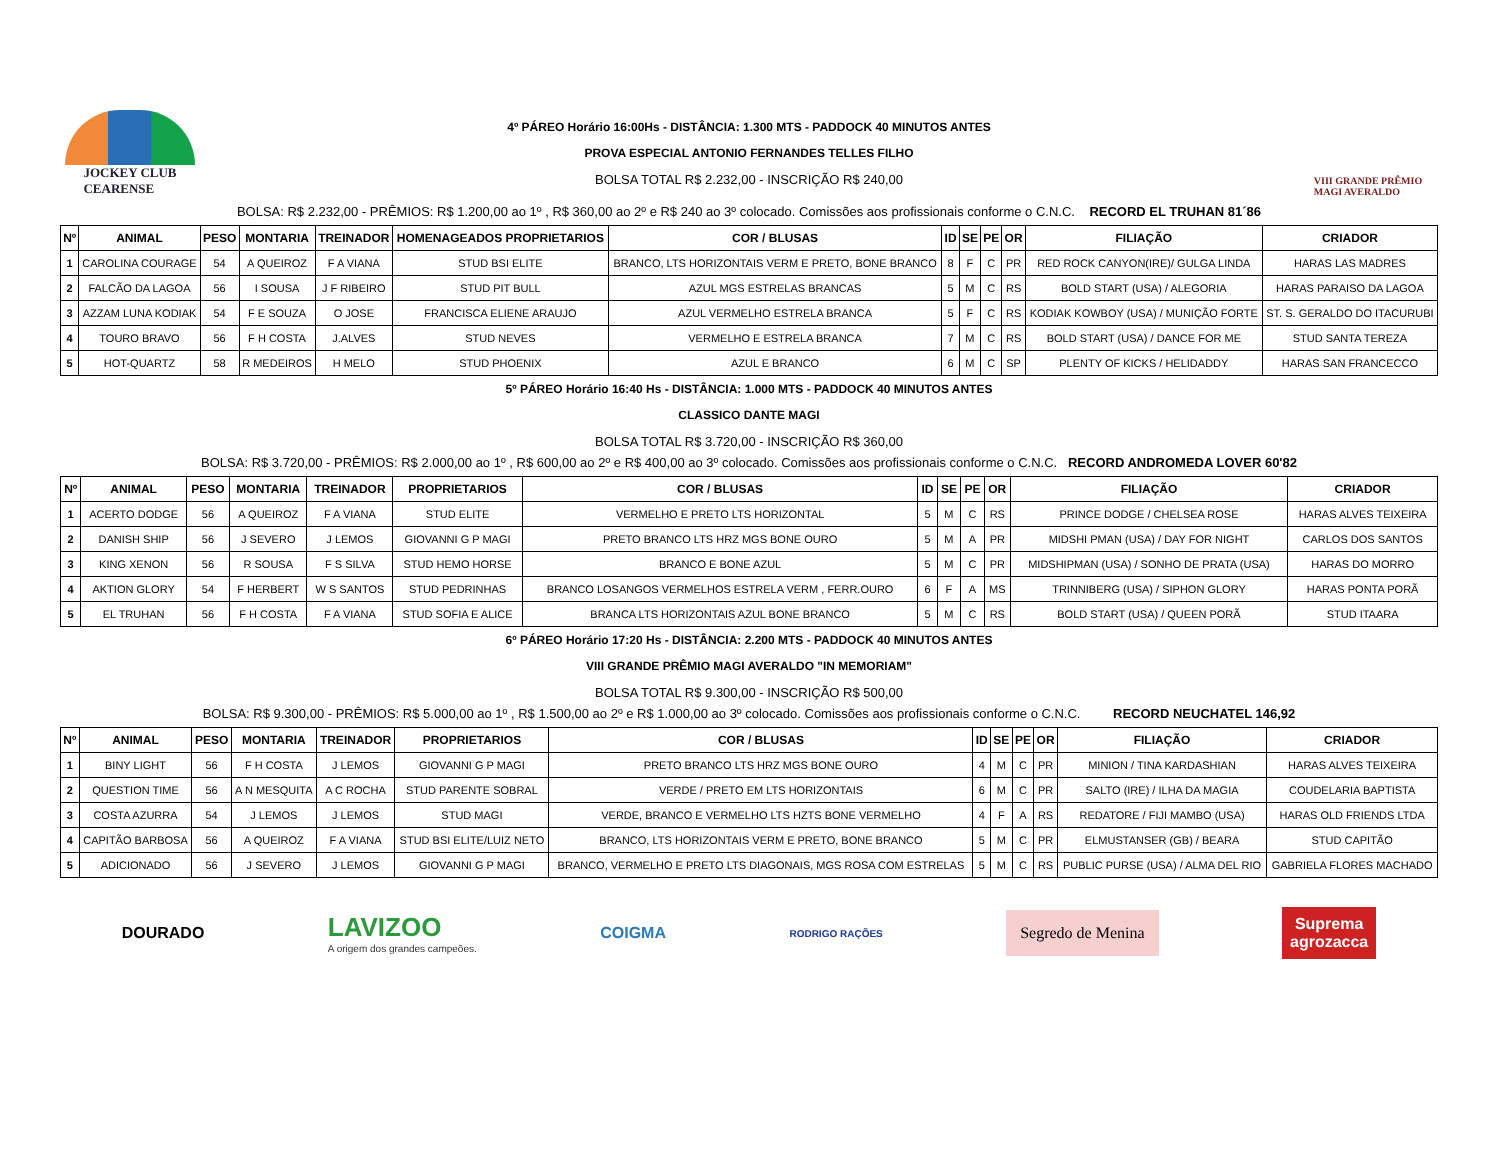JOCKEY CLUB
CEARENSE
4º PÁREO Horário 16:00Hs - DISTÂNCIA: 1.300 MTS - PADDOCK 40 MINUTOS ANTES
PROVA ESPECIAL ANTONIO FERNANDES TELLES FILHO
BOLSA TOTAL R$ 2.232,00 - INSCRIÇÃO R$ 240,00
VIII GRANDE PRÊMIO
MAGI AVERALDO
BOLSA: R$ 2.232,00 - PRÊMIOS: R$ 1.200,00 ao 1º , R$ 360,00 ao 2º e R$ 240 ao 3º colocado. Comissões aos profissionais conforme o C.N.C. RECORD EL TRUHAN 81´86
| Nº | ANIMAL | PESO | MONTARIA | TREINADOR | HOMENAGEADOS PROPRIETARIOS | COR / BLUSAS | ID | SE | PE | OR | FILIAÇÃO | CRIADOR |
| --- | --- | --- | --- | --- | --- | --- | --- | --- | --- | --- | --- | --- |
| 1 | CAROLINA COURAGE | 54 | A QUEIROZ | F A VIANA | STUD BSI ELITE | BRANCO, LTS HORIZONTAIS VERM E PRETO, BONE BRANCO | 8 | F | C | PR | RED ROCK CANYON(IRE)/ GULGA LINDA | HARAS LAS MADRES |
| 2 | FALCÃO DA LAGOA | 56 | I SOUSA | J F RIBEIRO | STUD PIT BULL | AZUL MGS ESTRELAS BRANCAS | 5 | M | C | RS | BOLD START (USA) / ALEGORIA | HARAS PARAISO DA LAGOA |
| 3 | AZZAM LUNA KODIAK | 54 | F E SOUZA | O JOSE | FRANCISCA ELIENE ARAUJO | AZUL VERMELHO ESTRELA BRANCA | 5 | F | C | RS | KODIAK KOWBOY (USA) / MUNIÇÃO FORTE | ST. S. GERALDO DO ITACURUBI |
| 4 | TOURO BRAVO | 56 | F H COSTA | J.ALVES | STUD NEVES | VERMELHO E ESTRELA BRANCA | 7 | M | C | RS | BOLD START (USA) / DANCE FOR ME | STUD SANTA TEREZA |
| 5 | HOT-QUARTZ | 58 | R MEDEIROS | H MELO | STUD PHOENIX | AZUL E BRANCO | 6 | M | C | SP | PLENTY OF KICKS / HELIDADDY | HARAS SAN FRANCECCO |
5º PÁREO Horário 16:40 Hs - DISTÂNCIA: 1.000 MTS - PADDOCK 40 MINUTOS ANTES
CLASSICO DANTE MAGI
BOLSA TOTAL R$ 3.720,00 - INSCRIÇÃO R$ 360,00
BOLSA: R$ 3.720,00 - PRÊMIOS: R$ 2.000,00 ao 1º , R$ 600,00 ao 2º e R$ 400,00 ao 3º colocado. Comissões aos profissionais conforme o C.N.C. RECORD ANDROMEDA LOVER 60'82
| Nº | ANIMAL | PESO | MONTARIA | TREINADOR | PROPRIETARIOS | COR / BLUSAS | ID | SE | PE | OR | FILIAÇÃO | CRIADOR |
| --- | --- | --- | --- | --- | --- | --- | --- | --- | --- | --- | --- | --- |
| 1 | ACERTO DODGE | 56 | A QUEIROZ | F A VIANA | STUD ELITE | VERMELHO E PRETO LTS HORIZONTAL | 5 | M | C | RS | PRINCE DODGE / CHELSEA ROSE | HARAS ALVES TEIXEIRA |
| 2 | DANISH SHIP | 56 | J SEVERO | J LEMOS | GIOVANNI G P MAGI | PRETO BRANCO LTS HRZ MGS BONE OURO | 5 | M | A | PR | MIDSHI PMAN (USA) / DAY FOR NIGHT | CARLOS DOS SANTOS |
| 3 | KING XENON | 56 | R SOUSA | F S SILVA | STUD HEMO HORSE | BRANCO E BONE AZUL | 5 | M | C | PR | MIDSHIPMAN (USA) / SONHO DE PRATA (USA) | HARAS DO MORRO |
| 4 | AKTION GLORY | 54 | F HERBERT | W S SANTOS | STUD PEDRINHAS | BRANCO LOSANGOS VERMELHOS ESTRELA VERM , FERR.OURO | 6 | F | A | MS | TRINNIBERG (USA) / SIPHON GLORY | HARAS PONTA PORÃ |
| 5 | EL TRUHAN | 56 | F H COSTA | F A VIANA | STUD SOFIA E ALICE | BRANCA LTS HORIZONTAIS AZUL BONE BRANCO | 5 | M | C | RS | BOLD START (USA) / QUEEN PORÃ | STUD ITAARA |
6º PÁREO Horário 17:20 Hs - DISTÂNCIA: 2.200 MTS - PADDOCK 40 MINUTOS ANTES
VIII GRANDE PRÊMIO MAGI AVERALDO "IN MEMORIAM"
BOLSA TOTAL R$ 9.300,00 - INSCRIÇÃO R$ 500,00
BOLSA: R$ 9.300,00 - PRÊMIOS: R$ 5.000,00 ao 1º , R$ 1.500,00 ao 2º e R$ 1.000,00 ao 3º colocado. Comissões aos profissionais conforme o C.N.C. RECORD NEUCHATEL 146,92
| Nº | ANIMAL | PESO | MONTARIA | TREINADOR | PROPRIETARIOS | COR / BLUSAS | ID | SE | PE | OR | FILIAÇÃO | CRIADOR |
| --- | --- | --- | --- | --- | --- | --- | --- | --- | --- | --- | --- | --- |
| 1 | BINY LIGHT | 56 | F H COSTA | J LEMOS | GIOVANNI G P MAGI | PRETO BRANCO LTS HRZ MGS BONE OURO | 4 | M | C | PR | MINION / TINA KARDASHIAN | HARAS ALVES TEIXEIRA |
| 2 | QUESTION TIME | 56 | A N MESQUITA | A C ROCHA | STUD PARENTE SOBRAL | VERDE / PRETO EM LTS HORIZONTAIS | 6 | M | C | PR | SALTO (IRE) / ILHA DA MAGIA | COUDELARIA BAPTISTA |
| 3 | COSTA AZURRA | 54 | J LEMOS | J LEMOS | STUD MAGI | VERDE, BRANCO E VERMELHO LTS HZTS BONE VERMELHO | 4 | F | A | RS | REDATORE / FIJI MAMBO (USA) | HARAS OLD FRIENDS LTDA |
| 4 | CAPITÃO BARBOSA | 56 | A QUEIROZ | F A VIANA | STUD BSI ELITE/LUIZ NETO | BRANCO, LTS HORIZONTAIS VERM E PRETO, BONE BRANCO | 5 | M | C | PR | ELMUSTANSER (GB) / BEARA | STUD CAPITÃO |
| 5 | ADICIONADO | 56 | J SEVERO | J LEMOS | GIOVANNI G P MAGI | BRANCO, VERMELHO E PRETO LTS DIAGONAIS, MGS ROSA COM ESTRELAS | 5 | M | C | RS | PUBLIC PURSE (USA) / ALMA DEL RIO | GABRIELA FLORES MACHADO |
DOURADO
LAVIZOO
A origem dos grandes campeões.
COIGMA
RODRIGO RAÇÕES
Segredo de Menina
Suprema
agrozacca